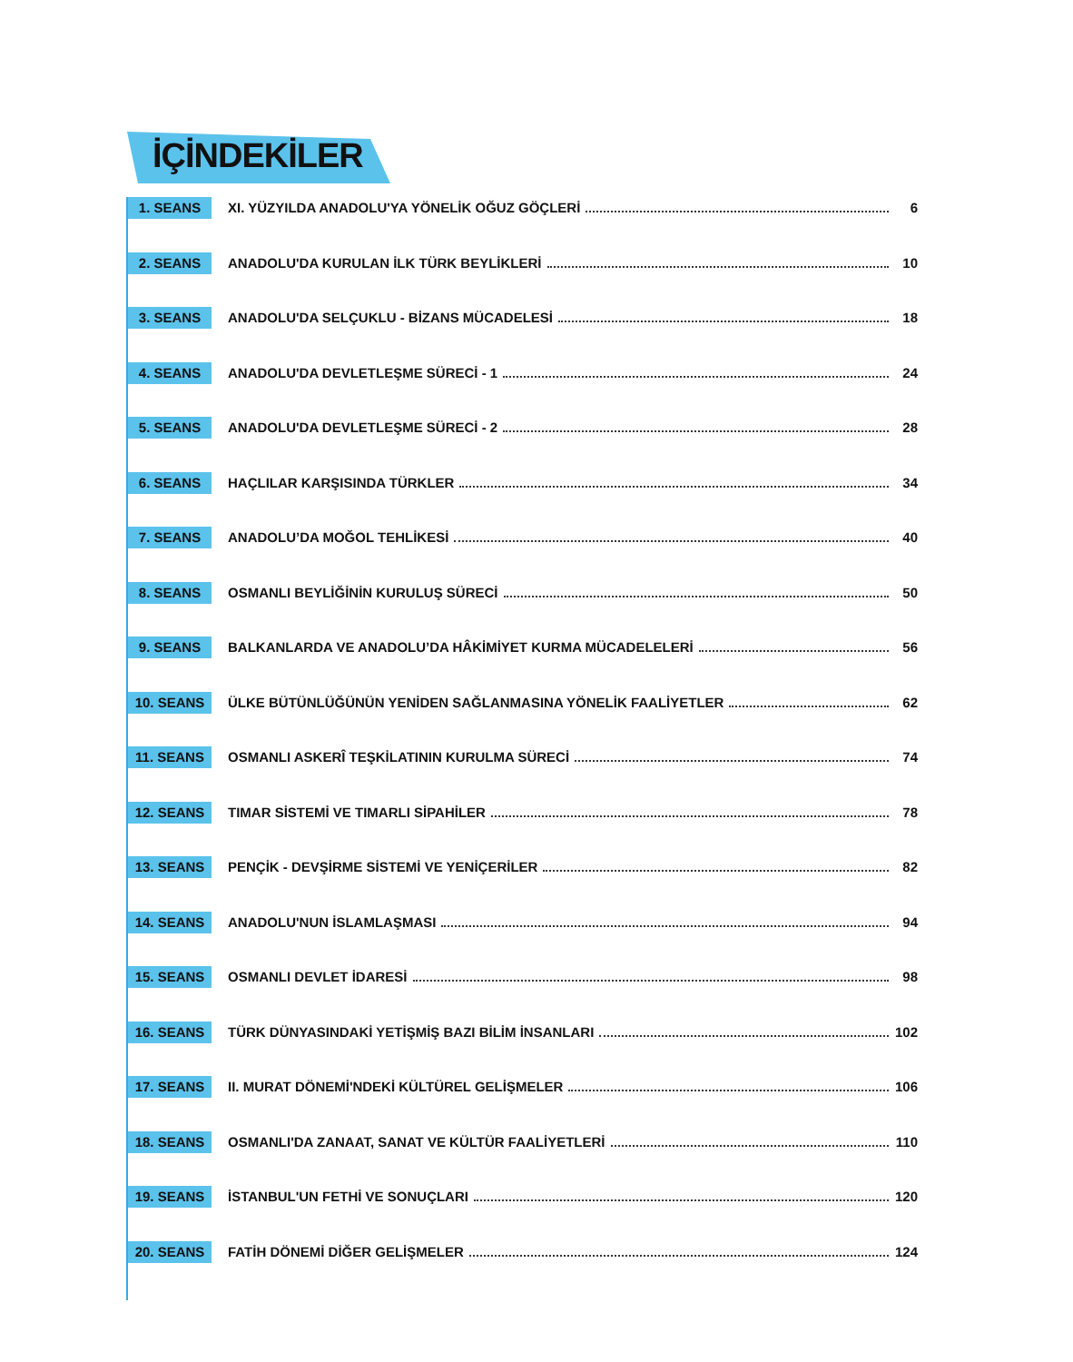İÇİNDEKİLER
1. SEANS
XI. YÜZYILDA ANADOLU'YA YÖNELİK OĞUZ GÖÇLERİ 6
2. SEANS
ANADOLU'DA KURULAN İLK TÜRK BEYLİKLERİ 10
3. SEANS
ANADOLU'DA SELÇUKLU - BİZANS MÜCADELESİ 18
4. SEANS
ANADOLU'DA DEVLETLEŞME SÜRECİ - 1 24
5. SEANS
ANADOLU'DA DEVLETLEŞME SÜRECİ - 2 28
6. SEANS
HAÇLILAR KARŞISINDA TÜRKLER 34
7. SEANS
ANADOLU’DA MOĞOL TEHLİKESİ 40
8. SEANS
OSMANLI BEYLİĞİNİN KURULUŞ SÜRECİ 50
9. SEANS
BALKANLARDA VE ANADOLU’DA HÂKİMİYET KURMA MÜCADELELERİ 56
10. SEANS
ÜLKE BÜTÜNLÜĞÜNÜN YENİDEN SAĞLANMASINA YÖNELİK FAALİYETLER 62
11. SEANS
OSMANLI ASKERÎ TEŞKİLATININ KURULMA SÜRECİ 74
12. SEANS
TIMAR SİSTEMİ VE TIMARLI SİPAHİLER 78
13. SEANS
PENÇİK - DEVŞİRME SİSTEMİ VE YENİÇERİLER 82
14. SEANS
ANADOLU'NUN İSLAMLAŞMASI 94
15. SEANS
OSMANLI DEVLET İDARESİ 98
16. SEANS
TÜRK DÜNYASINDAKİ YETİŞMİŞ BAZI BİLİM İNSANLARI 102
17. SEANS
II. MURAT DÖNEMİ'NDEKİ KÜLTÜREL GELİŞMELER 106
18. SEANS
OSMANLI'DA ZANAAT, SANAT VE KÜLTÜR FAALİYETLERİ 110
19. SEANS
İSTANBUL'UN FETHİ VE SONUÇLARI 120
20. SEANS
FATİH DÖNEMİ DİĞER GELİŞMELER 124